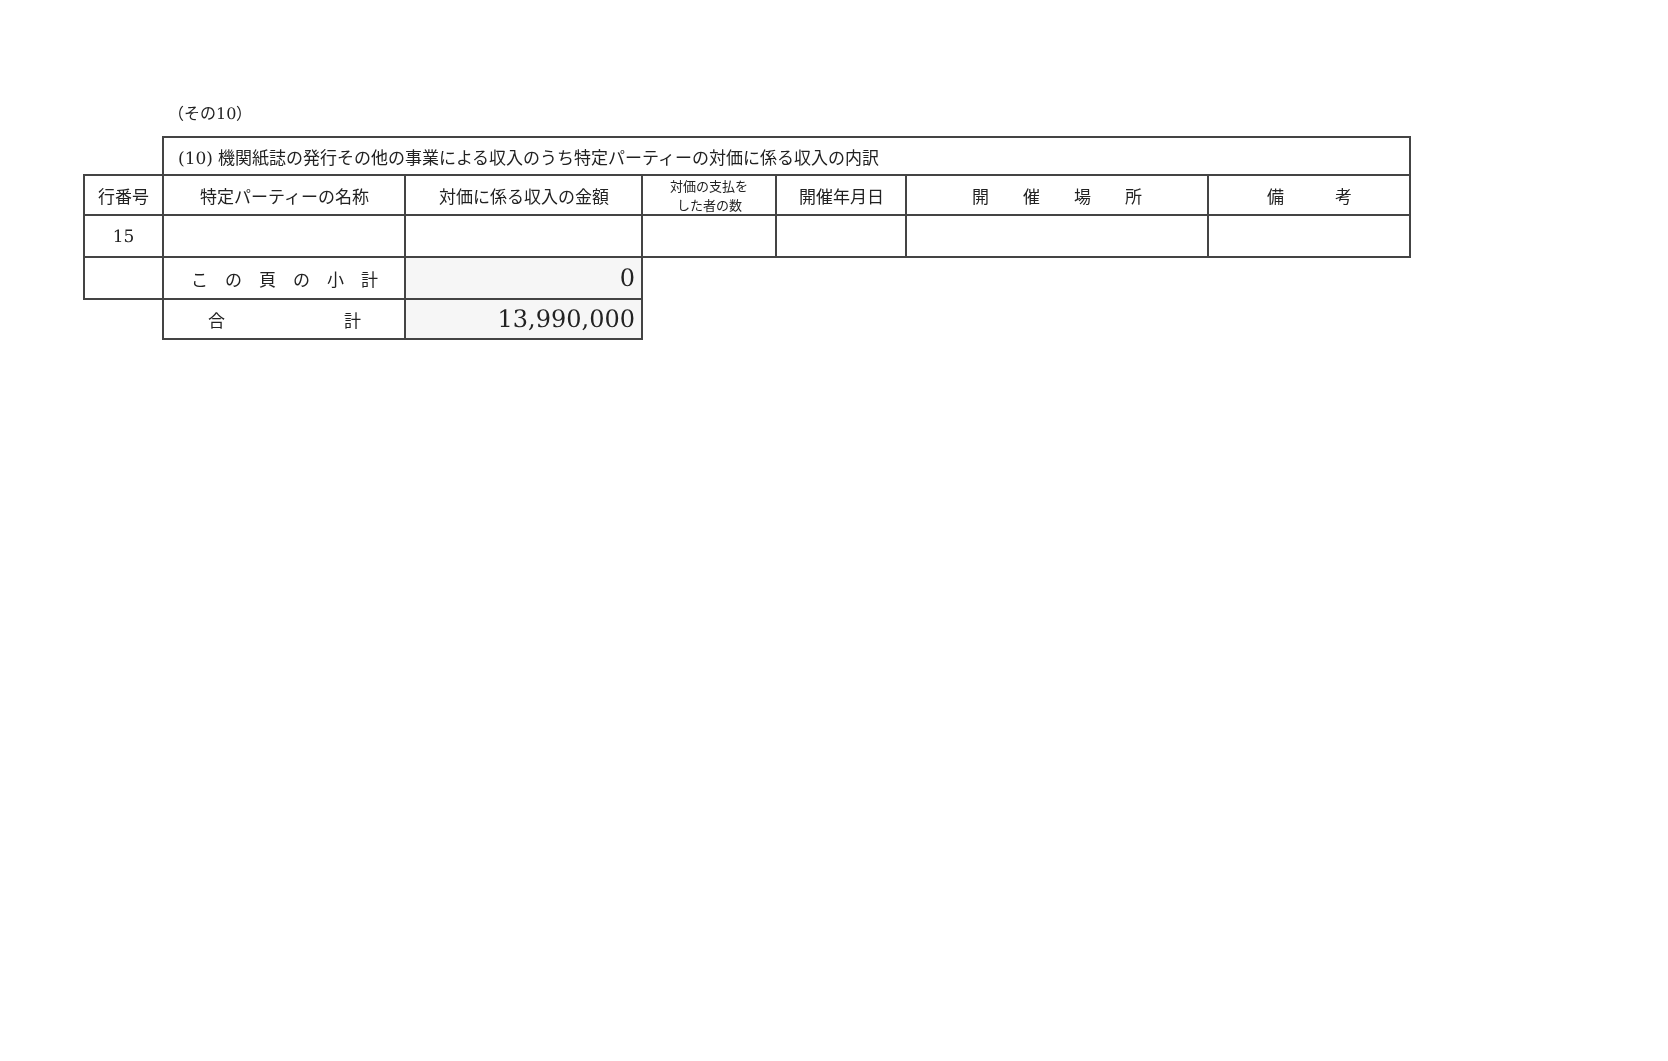（その10）
| | (10) 機関紙誌の発行その他の事業による収入のうち特定パーティーの対価に係る収入の内訳 | | | | | |
| 行番号 | 特定パーティーの名称 | 対価に係る収入の金額 | 対価の支払を した者の数 | 開催年月日 | 開 催 場 所 | 備 考 |
| 15 | | | | | | |
| | こ の 頁 の 小 計 | 0 | | | | |
| | 合 計 | 13,990,000 | | | | |